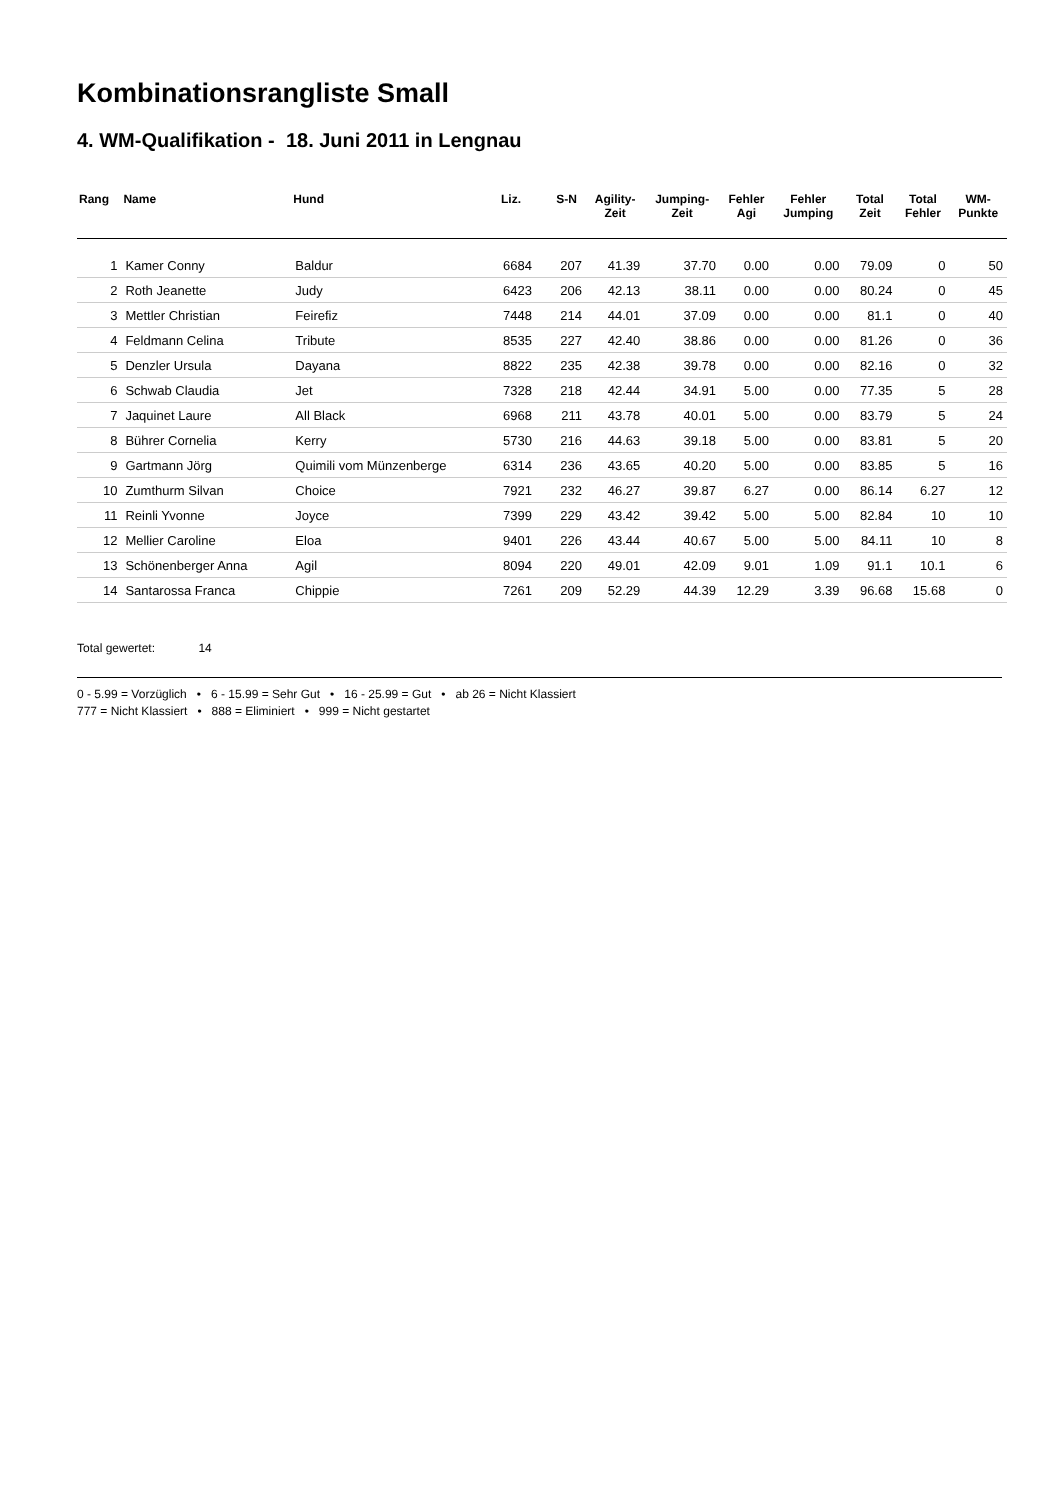Kombinationsrangliste Small
4. WM-Qualifikation - 18. Juni 2011 in Lengnau
| Rang | Name | Hund | Liz. | S-N | Agility- Zeit | Jumping- Zeit | Fehler Agi | Fehler Jumping | Total Zeit | Total Fehler | WM- Punkte |
| --- | --- | --- | --- | --- | --- | --- | --- | --- | --- | --- | --- |
| 1 | Kamer Conny | Baldur | 6684 | 207 | 41.39 | 37.70 | 0.00 | 0.00 | 79.09 | 0 | 50 |
| 2 | Roth Jeanette | Judy | 6423 | 206 | 42.13 | 38.11 | 0.00 | 0.00 | 80.24 | 0 | 45 |
| 3 | Mettler Christian | Feirefiz | 7448 | 214 | 44.01 | 37.09 | 0.00 | 0.00 | 81.1 | 0 | 40 |
| 4 | Feldmann Celina | Tribute | 8535 | 227 | 42.40 | 38.86 | 0.00 | 0.00 | 81.26 | 0 | 36 |
| 5 | Denzler Ursula | Dayana | 8822 | 235 | 42.38 | 39.78 | 0.00 | 0.00 | 82.16 | 0 | 32 |
| 6 | Schwab Claudia | Jet | 7328 | 218 | 42.44 | 34.91 | 5.00 | 0.00 | 77.35 | 5 | 28 |
| 7 | Jaquinet Laure | All Black | 6968 | 211 | 43.78 | 40.01 | 5.00 | 0.00 | 83.79 | 5 | 24 |
| 8 | Bührer Cornelia | Kerry | 5730 | 216 | 44.63 | 39.18 | 5.00 | 0.00 | 83.81 | 5 | 20 |
| 9 | Gartmann Jörg | Quimili vom Münzenberge | 6314 | 236 | 43.65 | 40.20 | 5.00 | 0.00 | 83.85 | 5 | 16 |
| 10 | Zumthurm Silvan | Choice | 7921 | 232 | 46.27 | 39.87 | 6.27 | 0.00 | 86.14 | 6.27 | 12 |
| 11 | Reinli Yvonne | Joyce | 7399 | 229 | 43.42 | 39.42 | 5.00 | 5.00 | 82.84 | 10 | 10 |
| 12 | Mellier Caroline | Eloa | 9401 | 226 | 43.44 | 40.67 | 5.00 | 5.00 | 84.11 | 10 | 8 |
| 13 | Schönenberger Anna | Agil | 8094 | 220 | 49.01 | 42.09 | 9.01 | 1.09 | 91.1 | 10.1 | 6 |
| 14 | Santarossa Franca | Chippie | 7261 | 209 | 52.29 | 44.39 | 12.29 | 3.39 | 96.68 | 15.68 | 0 |
Total gewertet: 14
0 - 5.99 = Vorzüglich • 6 - 15.99 = Sehr Gut • 16 - 25.99 = Gut • ab 26 = Nicht Klassiert
777 = Nicht Klassiert • 888 = Eliminiert • 999 = Nicht gestartet